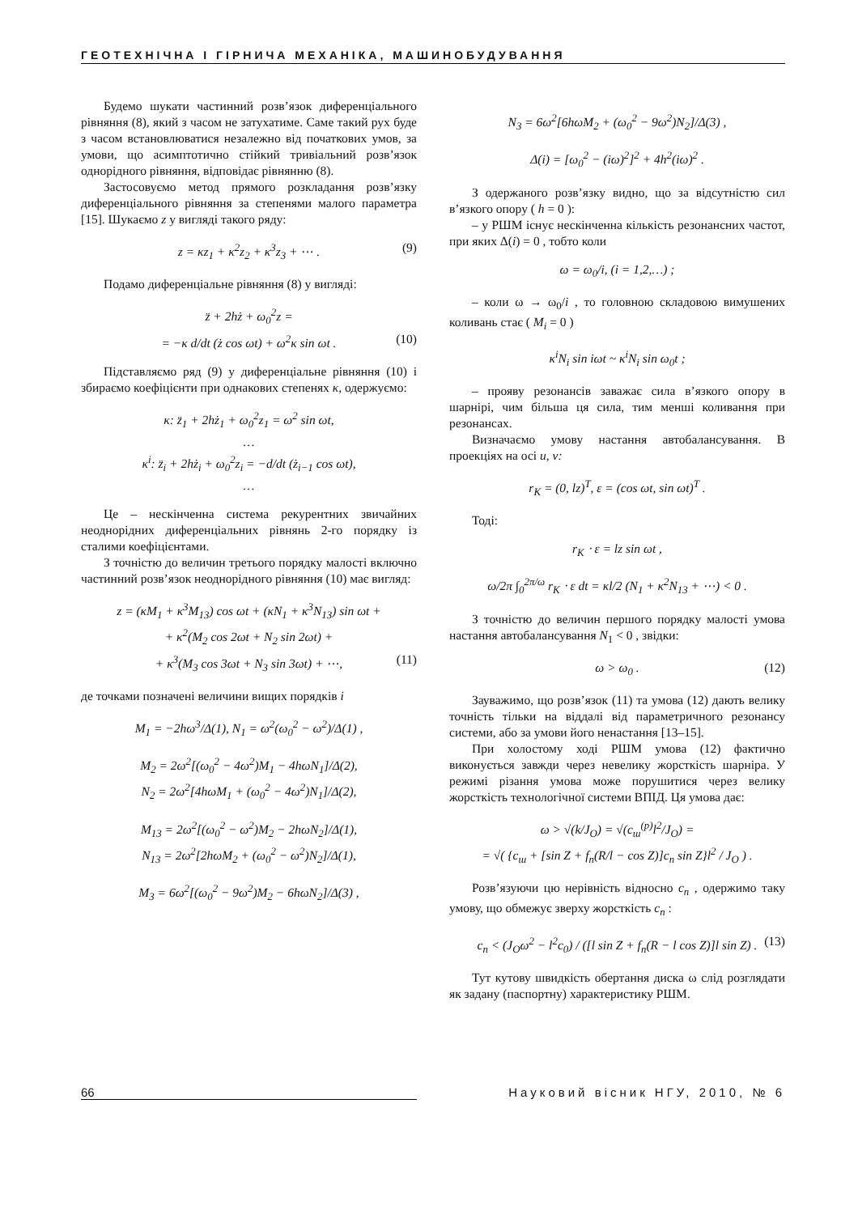ГЕОТЕХНІЧНА І ГІРНИЧА МЕХАНІКА, МАШИНОБУДУВАННЯ
Будемо шукати частинний розв’язок диференціального рівняння (8), який з часом не затухатиме. Саме такий рух буде з часом встановлюватися незалежно від початкових умов, за умови, що асимптотично стійкий тривіальний розв’язок однорідного рівняння, відповідає рівнянню (8).
Застосовуємо метод прямого розкладання розв’язку диференціального рівняння за степенями малого параметра [15]. Шукаємо z у вигляді такого ряду:
z = κz<sub>1</sub> + κ<sup>2</sup>z<sub>2</sub> + κ<sup>3</sup>z<sub>3</sub> + ⋯ . (9)
Подамо диференціальне рівняння (8) у вигляді:
z̈ + 2hż + ω<sub>0</sub><sup>2</sup>z =
= −κ d/dt (ż cos ωt) + ω<sup>2</sup>κ sin ωt . (10)
Підставляємо ряд (9) у диференціальне рівняння (10) і збираємо коефіцієнти при однакових степенях κ, одержуємо:
κ: z̈<sub>1</sub> + 2hż<sub>1</sub> + ω<sub>0</sub><sup>2</sup>z<sub>1</sub> = ω<sup>2</sup> sin ωt,
…
κ<sup>i</sup>: z̈<sub>i</sub> + 2hż<sub>i</sub> + ω<sub>0</sub><sup>2</sup>z<sub>i</sub> = −d/dt (ż<sub>i−1</sub> cos ωt),
…
Це – нескінченна система рекурентних звичайних неоднорідних диференціальних рівнянь 2-го порядку із сталими коефіцієнтами.
З точністю до величин третього порядку малості включно частинний розв’язок неоднорідного рівняння (10) має вигляд:
z = (κM<sub>1</sub> + κ<sup>3</sup>M<sub>13</sub>) cos ωt + (κN<sub>1</sub> + κ<sup>3</sup>N<sub>13</sub>) sin ωt +
+ κ<sup>2</sup>(M<sub>2</sub> cos 2ωt + N<sub>2</sub> sin 2ωt) +
+ κ<sup>3</sup>(M<sub>3</sub> cos 3ωt + N<sub>3</sub> sin 3ωt) + ⋯, (11)
де точками позначені величини вищих порядків i
M<sub>1</sub> = −2hω<sup>3</sup>/Δ(1), N<sub>1</sub> = ω<sup>2</sup>(ω<sub>0</sub><sup>2</sup> − ω<sup>2</sup>)/Δ(1) ,
M<sub>2</sub> = 2ω<sup>2</sup>[(ω<sub>0</sub><sup>2</sup> − 4ω<sup>2</sup>)M<sub>1</sub> − 4hωN<sub>1</sub>]/Δ(2),
N<sub>2</sub> = 2ω<sup>2</sup>[4hωM<sub>1</sub> + (ω<sub>0</sub><sup>2</sup> − 4ω<sup>2</sup>)N<sub>1</sub>]/Δ(2),
M<sub>13</sub> = 2ω<sup>2</sup>[(ω<sub>0</sub><sup>2</sup> − ω<sup>2</sup>)M<sub>2</sub> − 2hωN<sub>2</sub>]/Δ(1),
N<sub>13</sub> = 2ω<sup>2</sup>[2hωM<sub>2</sub> + (ω<sub>0</sub><sup>2</sup> − ω<sup>2</sup>)N<sub>2</sub>]/Δ(1),
M<sub>3</sub> = 6ω<sup>2</sup>[(ω<sub>0</sub><sup>2</sup> − 9ω<sup>2</sup>)M<sub>2</sub> − 6hωN<sub>2</sub>]/Δ(3) ,
N<sub>3</sub> = 6ω<sup>2</sup>[6hωM<sub>2</sub> + (ω<sub>0</sub><sup>2</sup> − 9ω<sup>2</sup>)N<sub>2</sub>]/Δ(3) ,
Δ(i) = [ω<sub>0</sub><sup>2</sup> − (iω)<sup>2</sup>]<sup>2</sup> + 4h<sup>2</sup>(iω)<sup>2</sup> .
З одержаного розв’язку видно, що за відсутністю сил в’язкого опору ( h = 0 ):
– у РШМ існує нескінченна кількість резонансних частот, при яких Δ(i) = 0 , тобто коли
ω = ω<sub>0</sub>/i, (i = 1,2,…) ;
– коли ω → ω<sub>0</sub>/i , то головною складовою вимушених коливань стає ( M<sub>i</sub> = 0 )
κ<sup>i</sup>N<sub>i</sub> sin iωt ~ κ<sup>i</sup>N<sub>i</sub> sin ω<sub>0</sub>t ;
– прояву резонансів заважає сила в’язкого опору в шарнірі, чим більша ця сила, тим менші коливання при резонансах.
Визначаємо умову настання автобалансування. В проекціях на осі u, v:
r<sub>K</sub> = (0, lz)<sup>T</sup>, ε = (cos ωt, sin ωt)<sup>T</sup> .
Тоді:
r<sub>K</sub> ⋅ ε = lz sin ωt ,
ω/2π ∫<sub>0</sub><sup>2π/ω</sup> r<sub>K</sub> ⋅ ε dt = κl/2 (N<sub>1</sub> + κ<sup>2</sup>N<sub>13</sub> + ⋯) < 0 .
З точністю до величин першого порядку малості умова настання автобалансування N<sub>1</sub> < 0 , звідки:
ω > ω<sub>0</sub> . (12)
Зауважимо, що розв’язок (11) та умова (12) дають велику точність тільки на віддалі від параметричного резонансу системи, або за умови його ненастання [13–15].
При холостому ході РШМ умова (12) фактично виконується завжди через невелику жорсткість шарніра. У режимі різання умова може порушитися через велику жорсткість технологічної системи ВПІД. Ця умова дає:
ω > √(k/J<sub>O</sub>) = √(c<sub>ш</sub><sup>(p)</sup>l<sup>2</sup>/J<sub>O</sub>) =
= √( {c<sub>ш</sub> + [sin Z + f<sub>n</sub>(R/l − cos Z)]c<sub>n</sub> sin Z}l<sup>2</sup> / J<sub>O</sub> ) .
Розв’язуючи цю нерівність відносно c<sub>n</sub> , одержимо таку умову, що обмежує зверху жорсткість c<sub>n</sub> :
c<sub>n</sub> < (J<sub>O</sub>ω<sup>2</sup> − l<sup>2</sup>c<sub>0</sub>) / ([l sin Z + f<sub>n</sub>(R − l cos Z)]l sin Z) . (13)
Тут кутову швидкість обертання диска ω слід розглядати як задану (паспортну) характеристику РШМ.
66 Науковий вісник НГУ, 2010, № 6